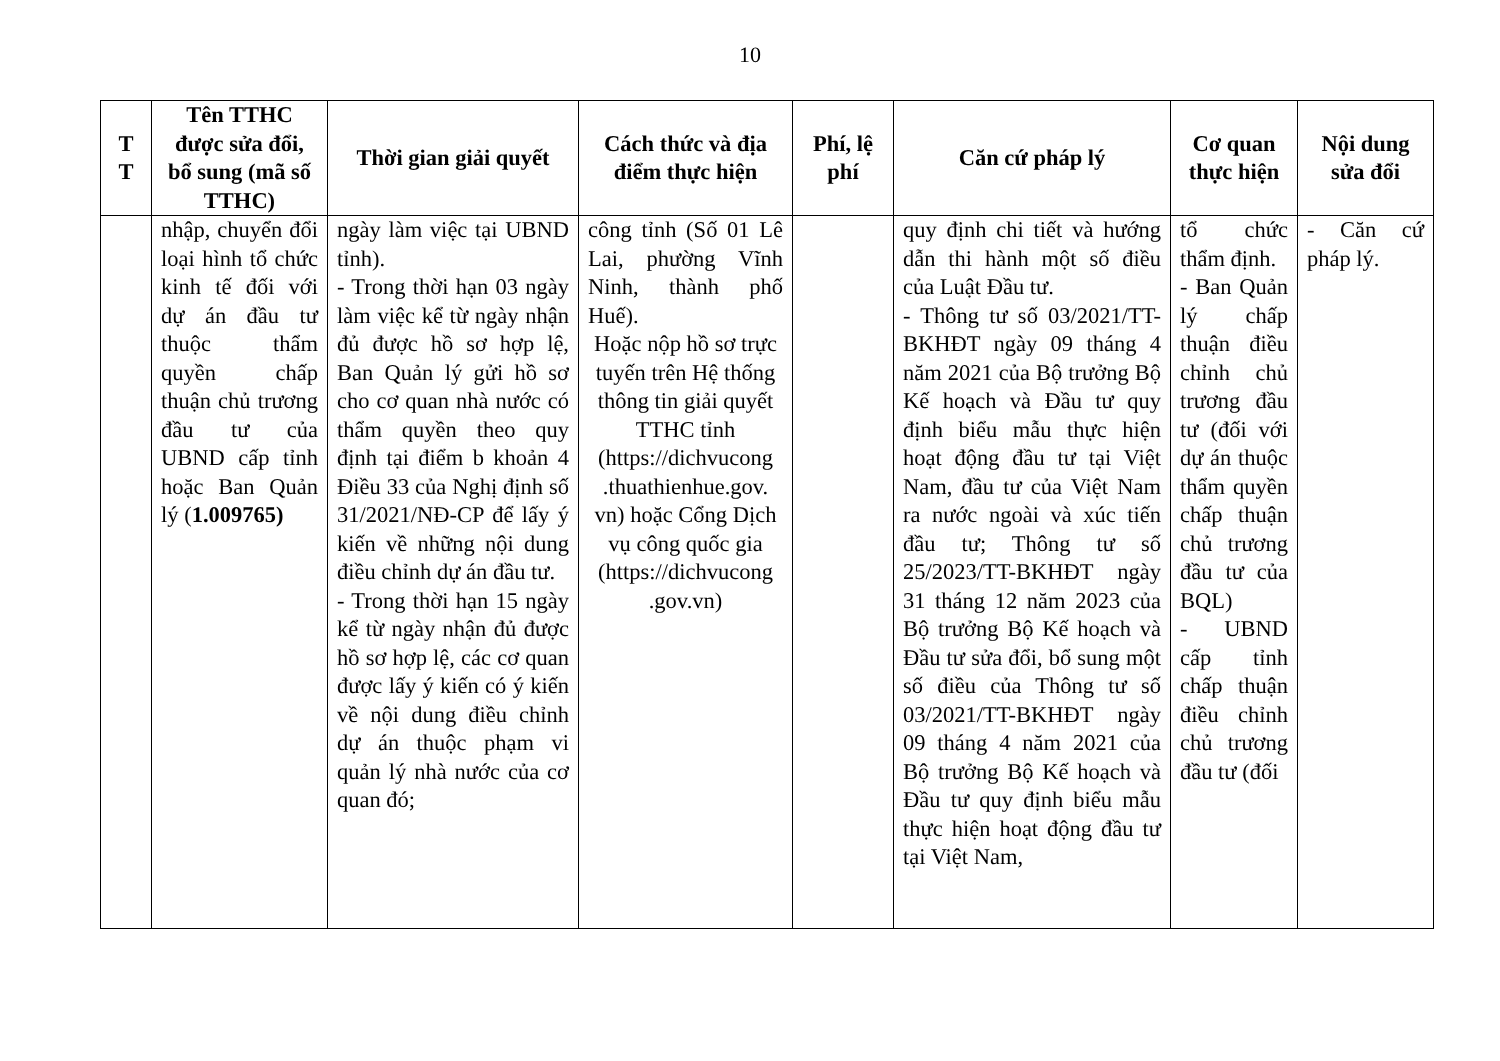10
| T T | Tên TTHC được sửa đổi, bổ sung (mã số TTHC) | Thời gian giải quyết | Cách thức và địa điểm thực hiện | Phí, lệ phí | Căn cứ pháp lý | Cơ quan thực hiện | Nội dung sửa đổi |
| --- | --- | --- | --- | --- | --- | --- | --- |
| | nhập, chuyển đổi loại hình tổ chức kinh tế đối với dự án đầu tư thuộc thẩm quyền chấp thuận chủ trương đầu tư của UBND cấp tỉnh hoặc Ban Quản lý ( 1.009765) | ngày làm việc tại UBND tỉnh). - Trong thời hạn 03 ngày làm việc kể từ ngày nhận đủ được hồ sơ hợp lệ, Ban Quản lý gửi hồ sơ cho cơ quan nhà nước có thẩm quyền theo quy định tại điểm b khoản 4 Điều 33 của Nghị định số 31/2021/NĐ-CP để lấy ý kiến về những nội dung điều chỉnh dự án đầu tư. - Trong thời hạn 15 ngày kể từ ngày nhận đủ được hồ sơ hợp lệ, các cơ quan được lấy ý kiến có ý kiến về nội dung điều chỉnh dự án thuộc phạm vi quản lý nhà nước của cơ quan đó; | công tỉnh (Số 01 Lê Lai, phường Vĩnh Ninh, thành phố Huế). Hoặc nộp hồ sơ trực tuyến trên Hệ thống thông tin giải quyết TTHC tỉnh (https://dichvucong .thuathienhue.gov. vn) hoặc Cổng Dịch vụ công quốc gia (https://dichvucong .gov.vn) | | quy định chi tiết và hướng dẫn thi hành một số điều của Luật Đầu tư. - Thông tư số 03/2021/TT-BKHĐT ngày 09 tháng 4 năm 2021 của Bộ trưởng Bộ Kế hoạch và Đầu tư quy định biểu mẫu thực hiện hoạt động đầu tư tại Việt Nam, đầu tư của Việt Nam ra nước ngoài và xúc tiến đầu tư; Thông tư số 25/2023/TT-BKHĐT ngày 31 tháng 12 năm 2023 của Bộ trưởng Bộ Kế hoạch và Đầu tư sửa đổi, bổ sung một số điều của Thông tư số 03/2021/TT-BKHĐT ngày 09 tháng 4 năm 2021 của Bộ trưởng Bộ Kế hoạch và Đầu tư quy định biểu mẫu thực hiện hoạt động đầu tư tại Việt Nam, | tổ chức thẩm định. - Ban Quản lý chấp thuận điều chỉnh chủ trương đầu tư (đối với dự án thuộc thẩm quyền chấp thuận chủ trương đầu tư của BQL) - UBND cấp tỉnh chấp thuận điều chỉnh chủ trương đầu tư (đối | - Căn cứ pháp lý. |